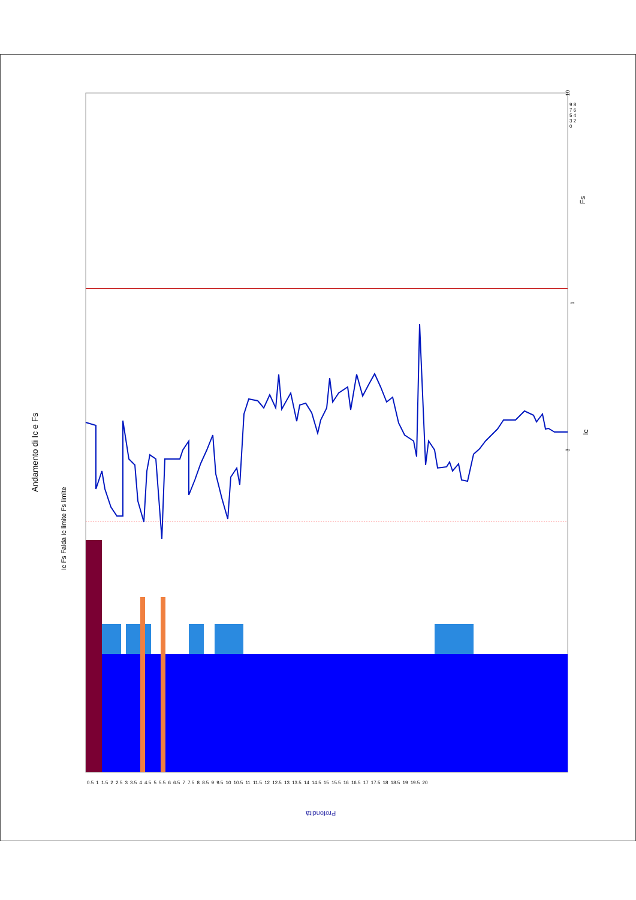3
1
10
Andamento di Ic e Fs
Ic Fs Falda Ic limite Fs limite
Fs
Ic
Profondità
0.5 1 1.5 2 2.5 3 3.5 4 4.5 5 5.5 6 6.5 7 7.5 8 8.5 9 9.5 10 10.5 11 11.5 12 12.5 13 13.5 14 14.5 15 15.5 16 16.5 17 17.5 18 18.5 19 19.5 20
9 8 7 6 5 4 3 2 0